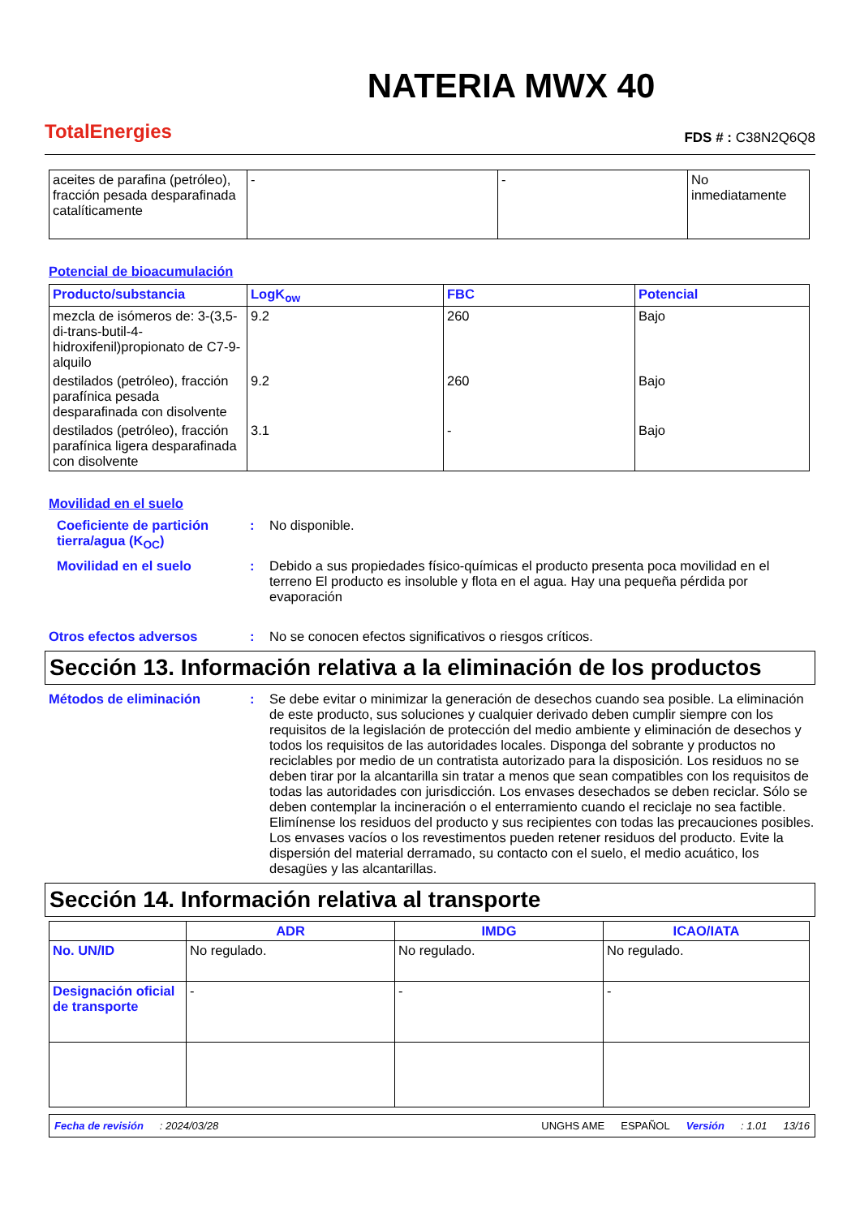TotalEnergies
NATERIA MWX 40
FDS # : C38N2Q6Q8
| aceites de parafina (petróleo), fracción pesada desparafinada catalíticamente | - | - | No inmediatamente |
Potencial de bioacumulación
| Producto/substancia | LogK<sub>ow</sub> | FBC | Potencial |
| --- | --- | --- | --- |
| mezcla de isómeros de: 3-(3,5-di-trans-butil-4-hidroxifenil)propionato de C7-9-alquilo | 9.2 | 260 | Bajo |
| destilados (petróleo), fracción parafínica pesada desparafinada con disolvente | 9.2 | 260 | Bajo |
| destilados (petróleo), fracción parafínica ligera desparafinada con disolvente | 3.1 | - | Bajo |
Movilidad en el suelo
Coeficiente de partición tierra/agua (K<sub>OC</sub>)
: No disponible.
Movilidad en el suelo : Debido a sus propiedades físico-químicas el producto presenta poca movilidad en el terreno El producto es insoluble y flota en el agua. Hay una pequeña pérdida por evaporación
Otros efectos adversos : No se conocen efectos significativos o riesgos críticos.
Sección 13. Información relativa a la eliminación de los productos
Métodos de eliminación : Se debe evitar o minimizar la generación de desechos cuando sea posible. La eliminación de este producto, sus soluciones y cualquier derivado deben cumplir siempre con los requisitos de la legislación de protección del medio ambiente y eliminación de desechos y todos los requisitos de las autoridades locales. Disponga del sobrante y productos no reciclables por medio de un contratista autorizado para la disposición. Los residuos no se deben tirar por la alcantarilla sin tratar a menos que sean compatibles con los requisitos de todas las autoridades con jurisdicción. Los envases desechados se deben reciclar. Sólo se deben contemplar la incineración o el enterramiento cuando el reciclaje no sea factible. Elimínense los residuos del producto y sus recipientes con todas las precauciones posibles. Los envases vacíos o los revestimentos pueden retener residuos del producto. Evite la dispersión del material derramado, su contacto con el suelo, el medio acuático, los desagües y las alcantarillas.
Sección 14. Información relativa al transporte
| | ADR | IMDG | ICAO/IATA |
| --- | --- | --- | --- |
| No. UN/ID | No regulado. | No regulado. | No regulado. |
| Designación oficial de transporte | - | - | - |
Fecha de revisión: 2024/03/28 UNGHS AME ESPAÑOL Versión: 1.01 13/16